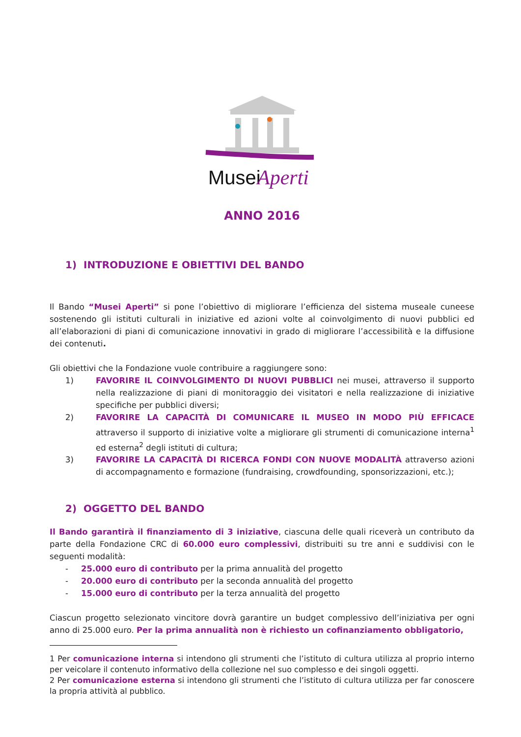Musei
Aperti
ANNO 2016
1) INTRODUZIONE E OBIETTIVI DEL BANDO
Il Bando “Musei Aperti” si pone l’obiettivo di migliorare l’efficienza del sistema museale cuneese sostenendo gli istituti culturali in iniziative ed azioni volte al coinvolgimento di nuovi pubblici ed all’elaborazioni di piani di comunicazione innovativi in grado di migliorare l’accessibilità e la diffusione dei contenuti.
Gli obiettivi che la Fondazione vuole contribuire a raggiungere sono:
1) FAVORIRE IL COINVOLGIMENTO DI NUOVI PUBBLICI nei musei, attraverso il supporto nella realizzazione di piani di monitoraggio dei visitatori e nella realizzazione di iniziative specifiche per pubblici diversi;
2) FAVORIRE LA CAPACITÀ DI COMUNICARE IL MUSEO IN MODO PIÙ EFFICACE attraverso il supporto di iniziative volte a migliorare gli strumenti di comunicazione interna<sup>1</sup> ed esterna<sup>2</sup> degli istituti di cultura;
3) FAVORIRE LA CAPACITÀ DI RICERCA FONDI CON NUOVE MODALITÀ attraverso azioni di accompagnamento e formazione (fundraising, crowdfounding, sponsorizzazioni, etc.);
2) OGGETTO DEL BANDO
Il Bando garantirà il finanziamento di 3 iniziative, ciascuna delle quali riceverà un contributo da parte della Fondazione CRC di 60.000 euro complessivi, distribuiti su tre anni e suddivisi con le seguenti modalità:
- 25.000 euro di contributo per la prima annualità del progetto
- 20.000 euro di contributo per la seconda annualità del progetto
- 15.000 euro di contributo per la terza annualità del progetto
Ciascun progetto selezionato vincitore dovrà garantire un budget complessivo dell’iniziativa per ogni anno di 25.000 euro. Per la prima annualità non è richiesto un cofinanziamento obbligatorio,
1 Per comunicazione interna si intendono gli strumenti che l’istituto di cultura utilizza al proprio interno per veicolare il contenuto informativo della collezione nel suo complesso e dei singoli oggetti.
2 Per comunicazione esterna si intendono gli strumenti che l’istituto di cultura utilizza per far conoscere la propria attività al pubblico.